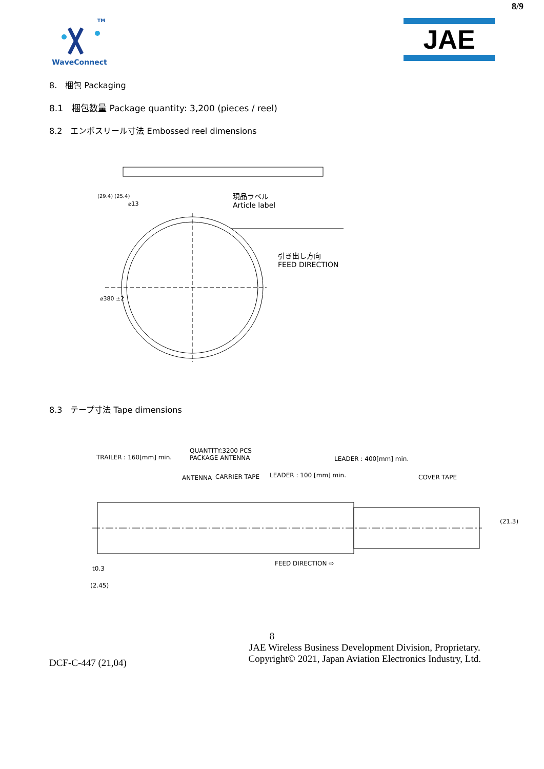8/9
TM
WaveConnect
JAE
8.　梱包 Packaging
8.1　梱包数量 Package quantity: 3,200 (pieces / reel)
8.2　エンボスリール寸法 Embossed reel dimensions
(29.4) (25.4)
⌀13
⌀380 ±2
現品ラベル
Article label
引き出し方向
FEED DIRECTION
8.3　テープ寸法 Tape dimensions
TRAILER : 160[mm] min.
QUANTITY:3200 PCS
PACKAGE ANTENNA
LEADER : 400[mm] min.
ANTENNA CARRIER TAPE LEADER : 100 [mm] min. COVER TAPE
(21.3)
FEED DIRECTION ⇨
t0.3
(2.45)
8
DCF-C-447 (21,04)
JAE Wireless Business Development Division, Proprietary.
Copyright© 2021, Japan Aviation Electronics Industry, Ltd.